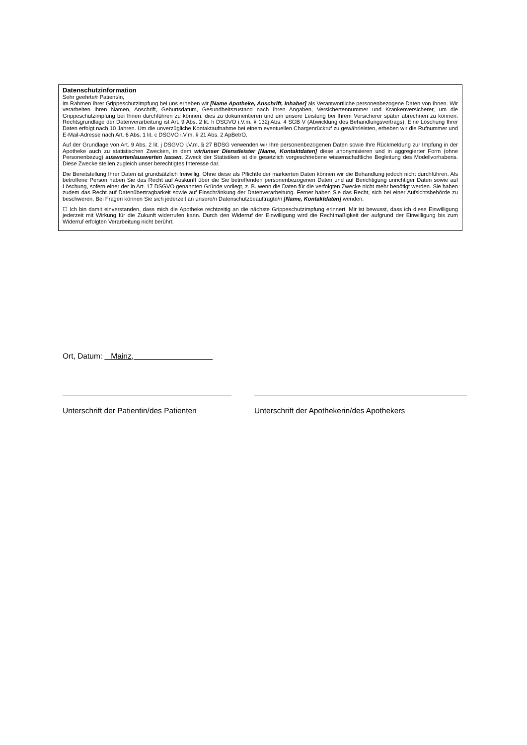Datenschutzinformation
Sehr geehrte/r Patient/in,
im Rahmen Ihrer Grippeschutzimpfung bei uns erheben wir [Name Apotheke, Anschrift, Inhaber] als Verantwortliche personenbezogene Daten von Ihnen. Wir verarbeiten Ihren Namen, Anschrift, Geburtsdatum, Gesundheitszustand nach Ihren Angaben, Versichertennummer und Krankenversicherer, um die Grippeschutzimpfung bei Ihnen durchführen zu können, dies zu dokumentieren und um unsere Leistung bei Ihrem Versicherer später abrechnen zu können. Rechtsgrundlage der Datenverarbeitung ist Art. 9 Abs. 2 lit. h DSGVO i.V.m. § 132j Abs. 4 SGB V (Abwicklung des Behandlungsvertrags). Eine Löschung Ihrer Daten erfolgt nach 10 Jahren. Um die unverzügliche Kontaktaufnahme bei einem eventuellen Chargenrückruf zu gewährleisten, erheben wir die Rufnummer und E-Mail-Adresse nach Art. 6 Abs. 1 lit. c DSGVO i.V.m. § 21 Abs. 2 ApBetrO.
Auf der Grundlage von Art. 9 Abs. 2 lit. j DSGVO i.V.m. § 27 BDSG verwenden wir Ihre personenbezogenen Daten sowie Ihre Rückmeldung zur Impfung in der Apotheke auch zu statistischen Zwecken, in dem wir/unser Dienstleister [Name, Kontaktdaten] diese anonymisieren und in aggregierter Form (ohne Personenbezug) auswerten/auswerten lassen. Zweck der Statistiken ist die gesetzlich vorgeschriebene wissenschaftliche Begleitung des Modellvorhabens. Diese Zwecke stellen zugleich unser berechtigtes Interesse dar.
Die Bereitstellung Ihrer Daten ist grundsätzlich freiwillig. Ohne diese als Pflichtfelder markierten Daten können wir die Behandlung jedoch nicht durchführen. Als betroffene Person haben Sie das Recht auf Auskunft über die Sie betreffenden personenbezogenen Daten und auf Berichtigung unrichtiger Daten sowie auf Löschung, sofern einer der in Art. 17 DSGVO genannten Gründe vorliegt, z. B. wenn die Daten für die verfolgten Zwecke nicht mehr benötigt werden. Sie haben zudem das Recht auf Datenübertragbarkeit sowie auf Einschränkung der Datenverarbeitung. Ferner haben Sie das Recht, sich bei einer Aufsichtsbehörde zu beschweren. Bei Fragen können Sie sich jederzeit an unsere/n Datenschutzbeauftragte/n [Name, Kontaktdaten] wenden.
☐ Ich bin damit einverstanden, dass mich die Apotheke rechtzeitig an die nächste Grippeschutzimpfung erinnert. Mir ist bewusst, dass ich diese Einwilligung jederzeit mit Wirkung für die Zukunft widerrufen kann. Durch den Widerruf der Einwilligung wird die Rechtmäßigkeit der aufgrund der Einwilligung bis zum Widerruf erfolgten Verarbeitung nicht berührt.
Ort, Datum: Mainz,
Unterschrift der Patientin/des Patienten
Unterschrift der Apothekerin/des Apothekers